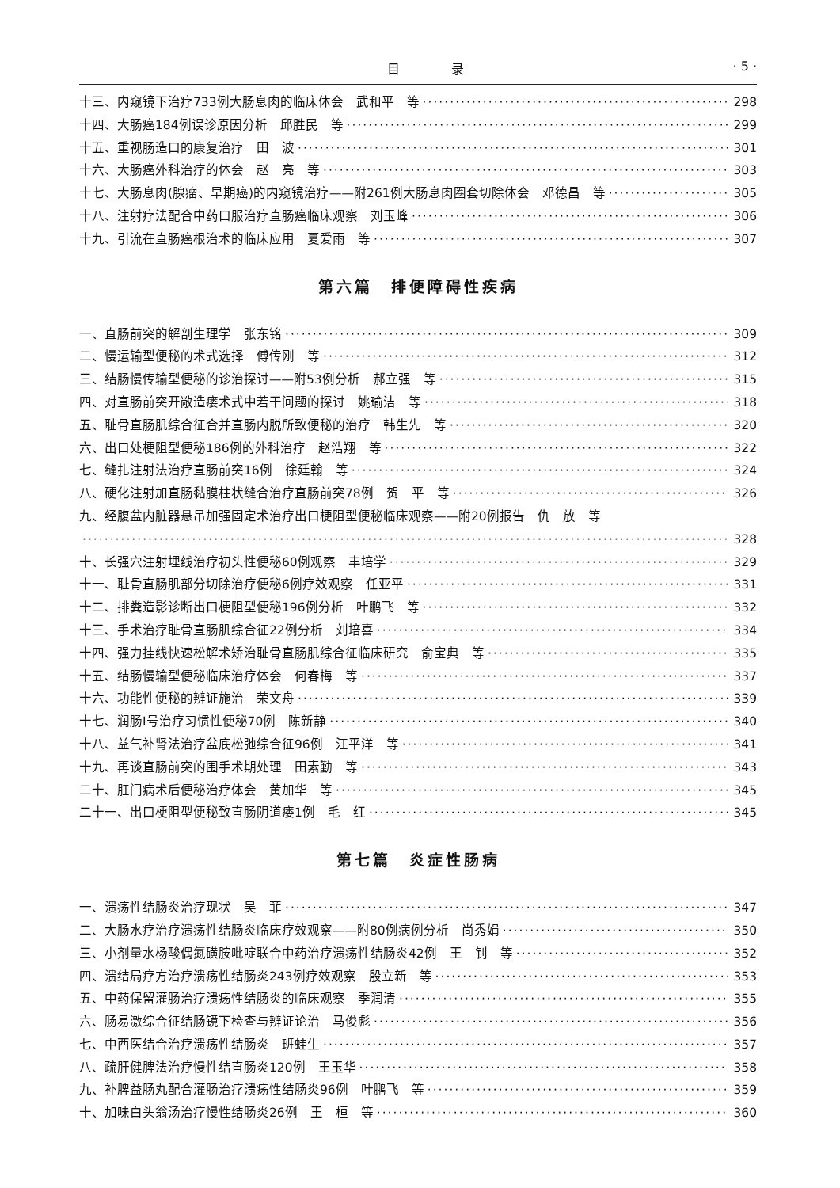目 录 · 5 ·
十三、内窥镜下治疗733例大肠息肉的临床体会　武和平　等 298
十四、大肠癌184例误诊原因分析　邱胜民　等 299
十五、重视肠造口的康复治疗　田　波 301
十六、大肠癌外科治疗的体会　赵　亮　等 303
十七、大肠息肉(腺瘤、早期癌)的内窥镜治疗——附261例大肠息肉圈套切除体会　邓德昌　等 305
十八、注射疗法配合中药口服治疗直肠癌临床观察　刘玉峰 306
十九、引流在直肠癌根治术的临床应用　夏爱雨　等 307
第六篇　排便障碍性疾病
一、直肠前突的解剖生理学　张东铭 309
二、慢运输型便秘的术式选择　傅传刚　等 312
三、结肠慢传输型便秘的诊治探讨——附53例分析　郝立强　等 315
四、对直肠前突开敞造瘘术式中若干问题的探讨　姚瑜洁　等 318
五、耻骨直肠肌综合征合并直肠内脱所致便秘的治疗　韩生先　等 320
六、出口处梗阻型便秘186例的外科治疗　赵浩翔　等 322
七、缝扎注射法治疗直肠前突16例　徐廷翰　等 324
八、硬化注射加直肠黏膜柱状缝合治疗直肠前突78例　贺　平　等 326
九、经腹盆内脏器悬吊加强固定术治疗出口梗阻型便秘临床观察——附20例报告　仇　放　等
328
十、长强穴注射埋线治疗初头性便秘60例观察　丰培学 329
十一、耻骨直肠肌部分切除治疗便秘6例疗效观察　任亚平 331
十二、排粪造影诊断出口梗阻型便秘196例分析　叶鹏飞　等 332
十三、手术治疗耻骨直肠肌综合征22例分析　刘培喜 334
十四、强力挂线快速松解术矫治耻骨直肠肌综合征临床研究　俞宝典　等 335
十五、结肠慢输型便秘临床治疗体会　何春梅　等 337
十六、功能性便秘的辨证施治　荣文舟 339
十七、润肠Ⅰ号治疗习惯性便秘70例　陈新静 340
十八、益气补肾法治疗盆底松弛综合征96例　汪平洋　等 341
十九、再谈直肠前突的围手术期处理　田素勤　等 343
二十、肛门病术后便秘治疗体会　黄加华　等 345
二十一、出口梗阻型便秘致直肠阴道瘘1例　毛　红 345
第七篇　炎症性肠病
一、溃疡性结肠炎治疗现状　吴　菲 347
二、大肠水疗治疗溃疡性结肠炎临床疗效观察——附80例病例分析　尚秀娟 350
三、小剂量水杨酸偶氮磺胺吡啶联合中药治疗溃疡性结肠炎42例　王　钊　等 352
四、溃结局疗方治疗溃疡性结肠炎243例疗效观察　殷立新　等 353
五、中药保留灌肠治疗溃疡性结肠炎的临床观察　季润清 355
六、肠易激综合征结肠镜下检查与辨证论治　马俊彪 356
七、中西医结合治疗溃疡性结肠炎　班蛙生 357
八、疏肝健脾法治疗慢性结直肠炎120例　王玉华 358
九、补脾益肠丸配合灌肠治疗溃疡性结肠炎96例　叶鹏飞　等 359
十、加味白头翁汤治疗慢性结肠炎26例　王　桓　等 360